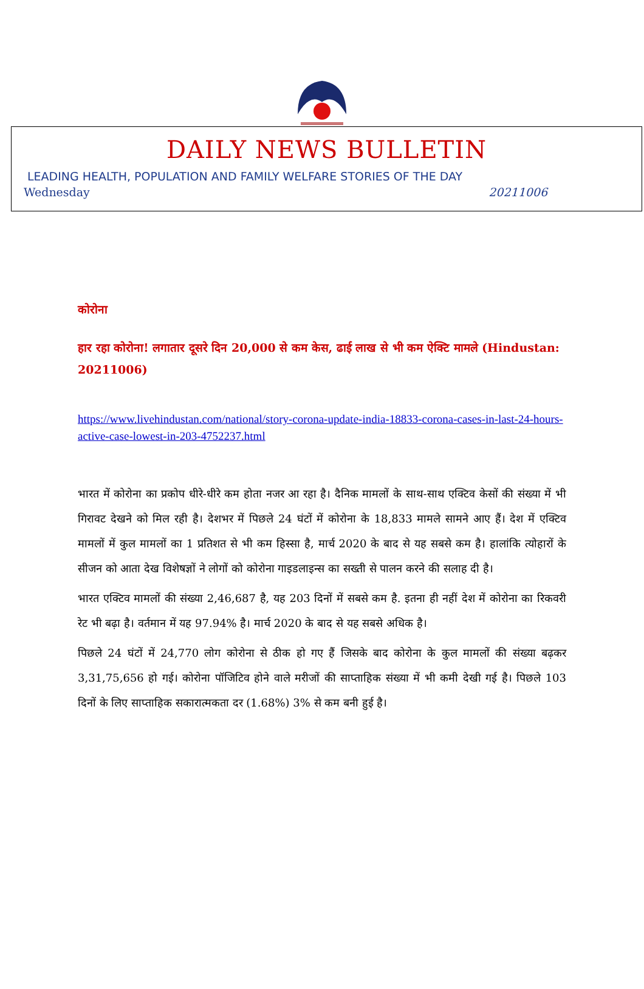DAILY NEWS BULLETIN
LEADING HEALTH, POPULATION AND FAMILY WELFARE STORIES OF THE DAY
Wednesday 20211006
कोरोना
हार रहा कोरोना! लगातार दूसरे दिन 20,000 से कम केस, ढाई लाख से भी कम ऐक्टि मामले (Hindustan: 20211006)
https://www.livehindustan.com/national/story-corona-update-india-18833-corona-cases-in-last-24-hours-active-case-lowest-in-203-4752237.html
भारत में कोरोना का प्रकोप धीरे-धीरे कम होता नजर आ रहा है। दैनिक मामलों के साथ-साथ एक्टिव केसों की संख्या में भी गिरावट देखने को मिल रही है। देशभर में पिछले 24 घंटों में कोरोना के 18,833 मामले सामने आए हैं। देश में एक्टिव मामलों में कुल मामलों का 1 प्रतिशत से भी कम हिस्सा है, मार्च 2020 के बाद से यह सबसे कम है। हालांकि त्योहारों के सीजन को आता देख विशेषज्ञों ने लोगों को कोरोना गाइडलाइन्स का सख्ती से पालन करने की सलाह दी है।
भारत एक्टिव मामलों की संख्या 2,46,687 है, यह 203 दिनों में सबसे कम है. इतना ही नहीं देश में कोरोना का रिकवरी रेट भी बढ़ा है। वर्तमान में यह 97.94% है। मार्च 2020 के बाद से यह सबसे अधिक है।
पिछले 24 घंटों में 24,770 लोग कोरोना से ठीक हो गए हैं जिसके बाद कोरोना के कुल मामलों की संख्या बढ़कर 3,31,75,656 हो गई। कोरोना पॉजिटिव होने वाले मरीजों की साप्ताहिक संख्या में भी कमी देखी गई है। पिछले 103 दिनों के लिए साप्ताहिक सकारात्मकता दर (1.68%) 3% से कम बनी हुई है।